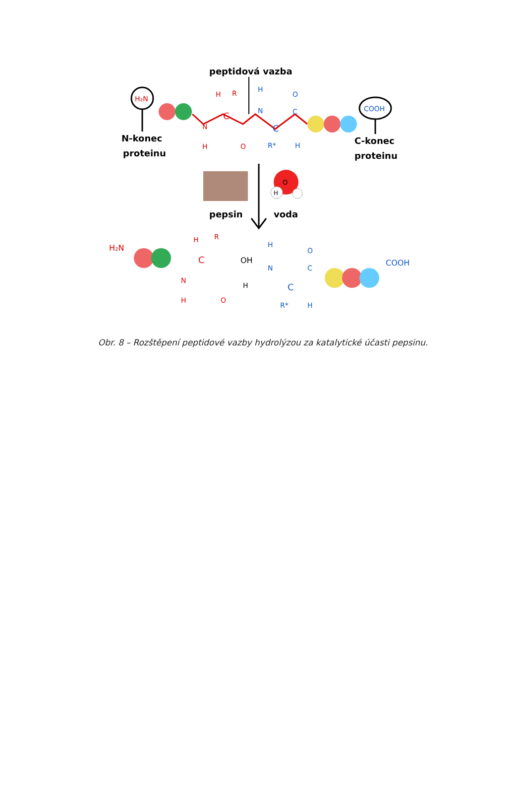peptidová vazba
H₂N
N-konec
proteinu
C
N
H
O
H
R
N
H
C
C
O
R*
H
COOH
C-konec
proteinu
pepsin
O
H
voda
H₂N
C
N
H
O
H
R
OH
N
H
H
C
C
O
R*
H
COOH
Obr. 8 – Rozštěpení peptidové vazby hydrolýzou za katalytické účasti pepsinu.